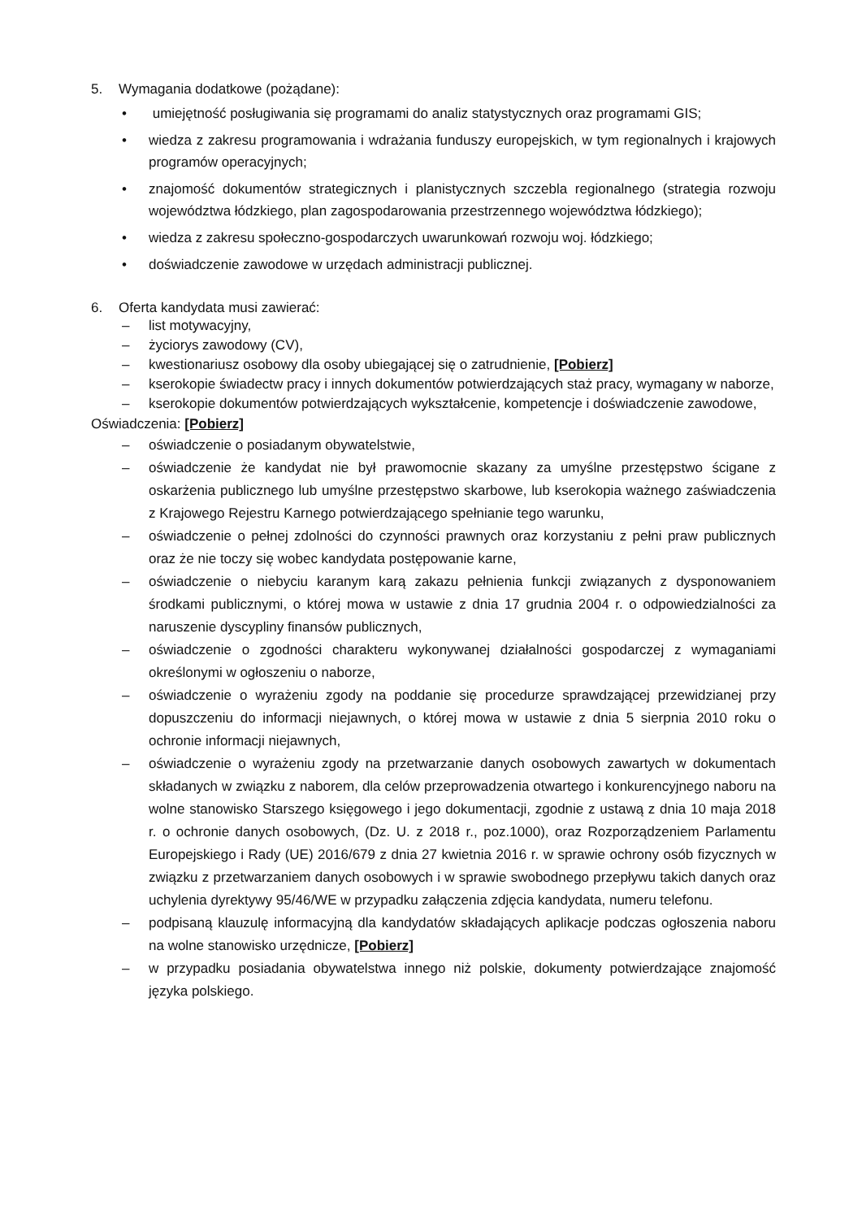5. Wymagania dodatkowe (pożądane):
• umiejętność posługiwania się programami do analiz statystycznych oraz programami GIS;
• wiedza z zakresu programowania i wdrażania funduszy europejskich, w tym regionalnych i krajowych programów operacyjnych;
• znajomość dokumentów strategicznych i planistycznych szczebla regionalnego (strategia rozwoju województwa łódzkiego, plan zagospodarowania przestrzennego województwa łódzkiego);
• wiedza z zakresu społeczno-gospodarczych uwarunkowań rozwoju woj. łódzkiego;
• doświadczenie zawodowe w urzędach administracji publicznej.
6. Oferta kandydata musi zawierać:
– list motywacyjny,
– życiorys zawodowy (CV),
– kwestionariusz osobowy dla osoby ubiegającej się o zatrudnienie, [Pobierz]
– kserokopie świadectw pracy i innych dokumentów potwierdzających staż pracy, wymagany w naborze,
– kserokopie dokumentów potwierdzających wykształcenie, kompetencje i doświadczenie zawodowe,
Oświadczenia: [Pobierz]
– oświadczenie o posiadanym obywatelstwie,
– oświadczenie że kandydat nie był prawomocnie skazany za umyślne przestępstwo ścigane z oskarżenia publicznego lub umyślne przestępstwo skarbowe, lub kserokopia ważnego zaświadczenia z Krajowego Rejestru Karnego potwierdzającego spełnianie tego warunku,
– oświadczenie o pełnej zdolności do czynności prawnych oraz korzystaniu z pełni praw publicznych oraz że nie toczy się wobec kandydata postępowanie karne,
– oświadczenie o niebyciu karanym karą zakazu pełnienia funkcji związanych z dysponowaniem środkami publicznymi, o której mowa w ustawie z dnia 17 grudnia 2004 r. o odpowiedzialności za naruszenie dyscypliny finansów publicznych,
– oświadczenie o zgodności charakteru wykonywanej działalności gospodarczej z wymaganiami określonymi w ogłoszeniu o naborze,
– oświadczenie o wyrażeniu zgody na poddanie się procedurze sprawdzającej przewidzianej przy dopuszczeniu do informacji niejawnych, o której mowa w ustawie z dnia 5 sierpnia 2010 roku o ochronie informacji niejawnych,
– oświadczenie o wyrażeniu zgody na przetwarzanie danych osobowych zawartych w dokumentach składanych w związku z naborem, dla celów przeprowadzenia otwartego i konkurencyjnego naboru na wolne stanowisko Starszego księgowego i jego dokumentacji, zgodnie z ustawą z dnia 10 maja 2018 r. o ochronie danych osobowych, (Dz. U. z 2018 r., poz.1000), oraz Rozporządzeniem Parlamentu Europejskiego i Rady (UE) 2016/679 z dnia 27 kwietnia 2016 r. w sprawie ochrony osób fizycznych w związku z przetwarzaniem danych osobowych i w sprawie swobodnego przepływu takich danych oraz uchylenia dyrektywy 95/46/WE w przypadku załączenia zdjęcia kandydata, numeru telefonu.
– podpisaną klauzulę informacyjną dla kandydatów składających aplikacje podczas ogłoszenia naboru na wolne stanowisko urzędnicze, [Pobierz]
– w przypadku posiadania obywatelstwa innego niż polskie, dokumenty potwierdzające znajomość języka polskiego.